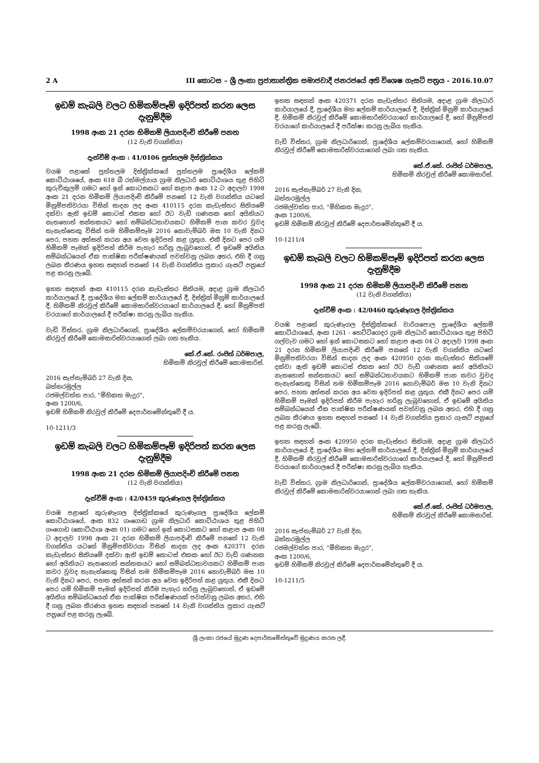2 A III කොටස – ශ්‍රී ලංකා ප්‍රජාතාන්ත්‍රික සමාජවාදී ජනරජයේ අති විශෙෂ ගැසට් පත්‍රය - 2016.10.07
ඉඩම් කැබලි වලට හිමිකම්පෑම් ඉදිරිපත් කරන ලෙස දැනුම්දීම
1998 අංක 21 දරන හිමිකම් ලියාපදිංචි කිරීමේ පනත
(12 වැනි වගන්තිය)
දැන්වීම් අංක : 41/0106 පුත්තලම දිස්ත්‍රික්කය
වයඹ පළාතේ පුත්තලම දිස්ත්‍රික්කයේ පුත්තලම ප්‍රාදේශීය ලේකම් කොට්ඨාශයේ, අංක 618 බී රත්මල්යාය ග්‍රාම නිලධාරි කොට්ඨාශය තුළ පිහිටි කුරුවිකුලම් ගමට හෝ ඉන් කොටසකට හෝ කළාප අංක 12 ට අදාලව 1998 අංක 21 දරන හිමිකම් ලියාපදිංචි කිරීමේ පනතේ 12 වැනි වගන්තිය යටතේ මිනුම්පතිවරයා විසින් සාදන ලද අංක 410115 දරන කැඩැස්තර සිතියමේ දක්වා ඇති ඉඩම් කොටස් එකක හෝ ඊට වැඩි ගණනක හෝ අයිතියට නැතහොත් සන්තකයට හෝ සම්බන්ධතාවයකට හිමිකම් පාන කවර වුවද තැනැත්තෙකු විසින් තම හිමිකම්පෑම 2016 නොවැම්බර් මස 10 වැනි දිනට පෙර, පහත අත්සන් කරන අය වෙත ඉදිරිපත් කළ යුතුය. එකී දිනට පෙර යම් හිමිකම් පෑමක් ඉදිරිපත් කිරීම පැහැර හරිනු ලැබුවහොත්, ඒ ඉඩමේ අයිතිය සම්බන්ධයෙන් ඒක පාක්ෂික පරීක්ෂණයක් පවත්වනු ලබන අතර, එහි දී ගනු ලබන තීරණය ඉහත සඳහන් පනතේ 14 වැනි වගන්තිය ප්‍රකාර ගැසට් පත්‍රයේ පළ කරනු ලැබේ.
ඉහත සඳහන් අංක 410115 දරන කැඩැස්තර සිතියම, අදාළ ග්‍රාම නිලධාරි කාර්යාලයේ දී, ප්‍රාදේශීය මහ ලේකම් කාර්යාලයේ දී, දිස්ත්‍රික් මිනුම් කාර්යාලයේ දී, හිමිකම් නිරවුල් කිරීමේ කොමසාරිස්වරයාගේ කාර්යාලයේ දී, හෝ මිනුම්පති වරයාගේ කාර්යාලයේ දී පරීක්ෂා කරනු ලැබිය හැකිය.
වැඩි විස්තර, ග්‍රාම නිලධාරිගෙන්, ප්‍රාදේශීය ලේකම්වරයාගෙන්, හෝ හිමිකම් නිරවුල් කිරීමේ කොමසාරිස්වරයාගෙන් ලබා ගත හැකිය.
කේ.ඒ.කේ. රංජිත් ධර්මපාල,
හිමිකම් නිරවුල් කිරීමේ කොමසාරිස්.
2016 සැප්තැම්බර් 27 වැනි දින,
බත්තරමුල්ල
රජමල්වත්ත පාර, “මිහිකත මැදුර”,
අංක 1200/6,
ඉඩම් හිමිකම් නිරවුල් කිරීමේ දෙපාර්තමේන්තුවේ දී ය.
10-1211/3
ඉඩම් කැබලි වලට හිමිකම්පෑම් ඉදිරිපත් කරන ලෙස දැනුම්දීම
1998 අංක 21 දරන හිමිකම් ලියාපදිංචි කිරීමේ පනත
(12 වැනි වගන්තිය)
දැන්වීම් අංක : 42/0459 කුරුණෑගල දිස්ත්‍රික්කය
වයඹ පළාතේ කුරුණෑගල දිස්ත්‍රික්කයේ කුරුණෑගල ප්‍රාදේශීය ලේකම් කොට්ඨාශයේ, අංක 832 ගංගොඩ ග්‍රාම නිලධාරි කොට්ඨාශය තුළ පිහිටි ගංගොඩ (කොට්ඨාශ අංක 01) ගමට හෝ ඉන් කොටසකට හෝ කළාප අංක 08 ට අදාලව 1998 අංක 21 දරන හිමිකම් ලියාපදිංචි කිරීමේ පනතේ 12 වැනි වගන්තිය යටතේ මිනුම්පතිවරයා විසින් සාදන ලද අංක 420371 දරන කැඩැස්තර සිතියමේ දක්වා ඇති ඉඩම් කොටස් එකක හෝ ඊට වැඩි ගණනක හෝ අයිතියට නැතහොත් සන්තකයට හෝ සම්බන්ධතාවයකට හිමිකම් පාන කවර වුවද තැනැත්තෙකු විසින් තම හිමිකම්පෑම 2016 නොවැම්බර් මස 10 වැනි දිනට පෙර, පහත අත්සන් කරන අය වෙත ඉදිරිපත් කළ යුතුය. එකී දිනට පෙර යම් හිමිකම් පෑමක් ඉදිරිපත් කිරීම පැහැර හරිනු ලැබුවහොත්, ඒ ඉඩමේ අයිතිය සම්බන්ධයෙන් ඒක පාක්ෂික පරීක්ෂණයක් පවත්වනු ලබන අතර, එහි දී ගනු ලබන තීරණය ඉහත සඳහන් පනතේ 14 වැනි වගන්තිය ප්‍රකාර ගැසට් පත්‍රයේ පළ කරනු ලැබේ.
ඉහත සඳහන් අංක 420371 දරන කැඩැස්තර සිතියම, අදාළ ග්‍රාම නිලධාරි කාර්යාලයේ දී, ප්‍රාදේශීය මහ ලේකම් කාර්යාලයේ දී, දිස්ත්‍රික් මිනුම් කාර්යාලයේ දී, හිමිකම් නිරවුල් කිරීමේ කොමසාරිස්වරයාගේ කාර්යාලයේ දී, හෝ මිනුම්පති වරයාගේ කාර්යාලයේ දී පරීක්ෂා කරනු ලැබිය හැකිය.
වැඩි විස්තර, ග්‍රාම නිලධාරිගෙන්, ප්‍රාදේශීය ලේකම්වරයාගෙන්, හෝ හිමිකම් නිරවුල් කිරීමේ කොමසාරිස්වරයාගෙන් ලබා ගත හැකිය.
කේ.ඒ.කේ. රංජිත් ධර්මපාල,
හිමිකම් නිරවුල් කිරීමේ කොමසාරිස්.
2016 සැප්තැම්බර් 27 වැනි දින,
බත්තරමුල්ල
රජමල්වත්ත පාර, “මිහිකත මැදුර”,
අංක 1200/6,
ඉඩම් හිමිකම් නිරවුල් කිරීමේ දෙපාර්තමේන්තුවේ දී ය.
10-1211/4
ඉඩම් කැබලි වලට හිමිකම්පෑම් ඉදිරිපත් කරන ලෙස දැනුම්දීම
1998 අංක 21 දරන හිමිකම් ලියාපදිංචි කිරීමේ පනත
(12 වැනි වගන්තිය)
දැන්වීම් අංක : 42/0460 කුරුණෑගල දිස්ත්‍රික්කය
වයඹ පළාතේ කුරුණෑගල දිස්ත්‍රික්කයේ වාරියපොල ප්‍රාදේශීය ලේකම් කොට්ඨාශයේ, අංක 1261 - හෙට්ටිගෙදර ග්‍රාම නිලධාරි කොට්ඨාශය තුළ පිහිටි ගල්වැව ගමට හෝ ඉන් කොටසකට හෝ කළාප අංක 04 ට අදාලව 1998 අංක 21 දරන හිමිකම් ලියාපදිංචි කිරීමේ පනතේ 12 වැනි වගන්තිය යටතේ මිනුම්පතිවරයා විසින් සාදන ලද අංක 420950 දරන කැඩැස්තර සිතියමේ දක්වා ඇති ඉඩම් කොටස් එකක හෝ ඊට වැඩි ගණනක හෝ අයිතියට නැතහොත් සන්තකයට හෝ සම්බන්ධතාවයකට හිමිකම් පාන කවර වුවද තැනැත්තෙකු විසින් තම හිමිකම්පෑම 2016 නොවැම්බර් මස 10 වැනි දිනට පෙර, පහත අත්සන් කරන අය වෙත ඉදිරිපත් කළ යුතුය. එකී දිනට පෙර යම් හිමිකම් පෑමක් ඉදිරිපත් කිරීම පැහැර හරිනු ලැබුවහොත්, ඒ ඉඩමේ අයිතිය සම්බන්ධයෙන් ඒක පාක්ෂික පරීක්ෂණයක් පවත්වනු ලබන අතර, එහි දී ගනු ලබන තීරණය ඉහත සඳහන් පනතේ 14 වැනි වගන්තිය ප්‍රකාර ගැසට් පත්‍රයේ පළ කරනු ලැබේ.
ඉහත සඳහන් අංක 420950 දරන කැඩැස්තර සිතියම, අදාළ ග්‍රාම නිලධාරි කාර්යාලයේ දී, ප්‍රාදේශීය මහ ලේකම් කාර්යාලයේ දී, දිස්ත්‍රික් මිනුම් කාර්යාලයේ දී, හිමිකම් නිරවුල් කිරීමේ කොමසාරිස්වරයාගේ කාර්යාලයේ දී, හෝ මිනුම්පති වරයාගේ කාර්යාලයේ දී පරීක්ෂා කරනු ලැබිය හැකිය.
වැඩි විස්තර, ග්‍රාම නිලධාරිගෙන්, ප්‍රාදේශීය ලේකම්වරයාගෙන්, හෝ හිමිකම් නිරවුල් කිරීමේ කොමසාරිස්වරයාගෙන් ලබා ගත හැකිය.
කේ.ඒ.කේ. රංජිත් ධර්මපාල,
හිමිකම් නිරවුල් කිරීමේ කොමසාරිස්.
2016 සැප්තැම්බර් 27 වැනි දින,
බත්තරමුල්ල
රජමල්වත්ත පාර, “මිහිකත මැදුර”,
අංක 1200/6,
ඉඩම් හිමිකම් නිරවුල් කිරීමේ දෙපාර්තමේන්තුවේ දී ය.
10-1211/5
ශ්‍රී ලංකා රජයේ මුද්‍රණ දෙපාර්තමේන්තුවේ මුද්‍රණය කරන ලදී.